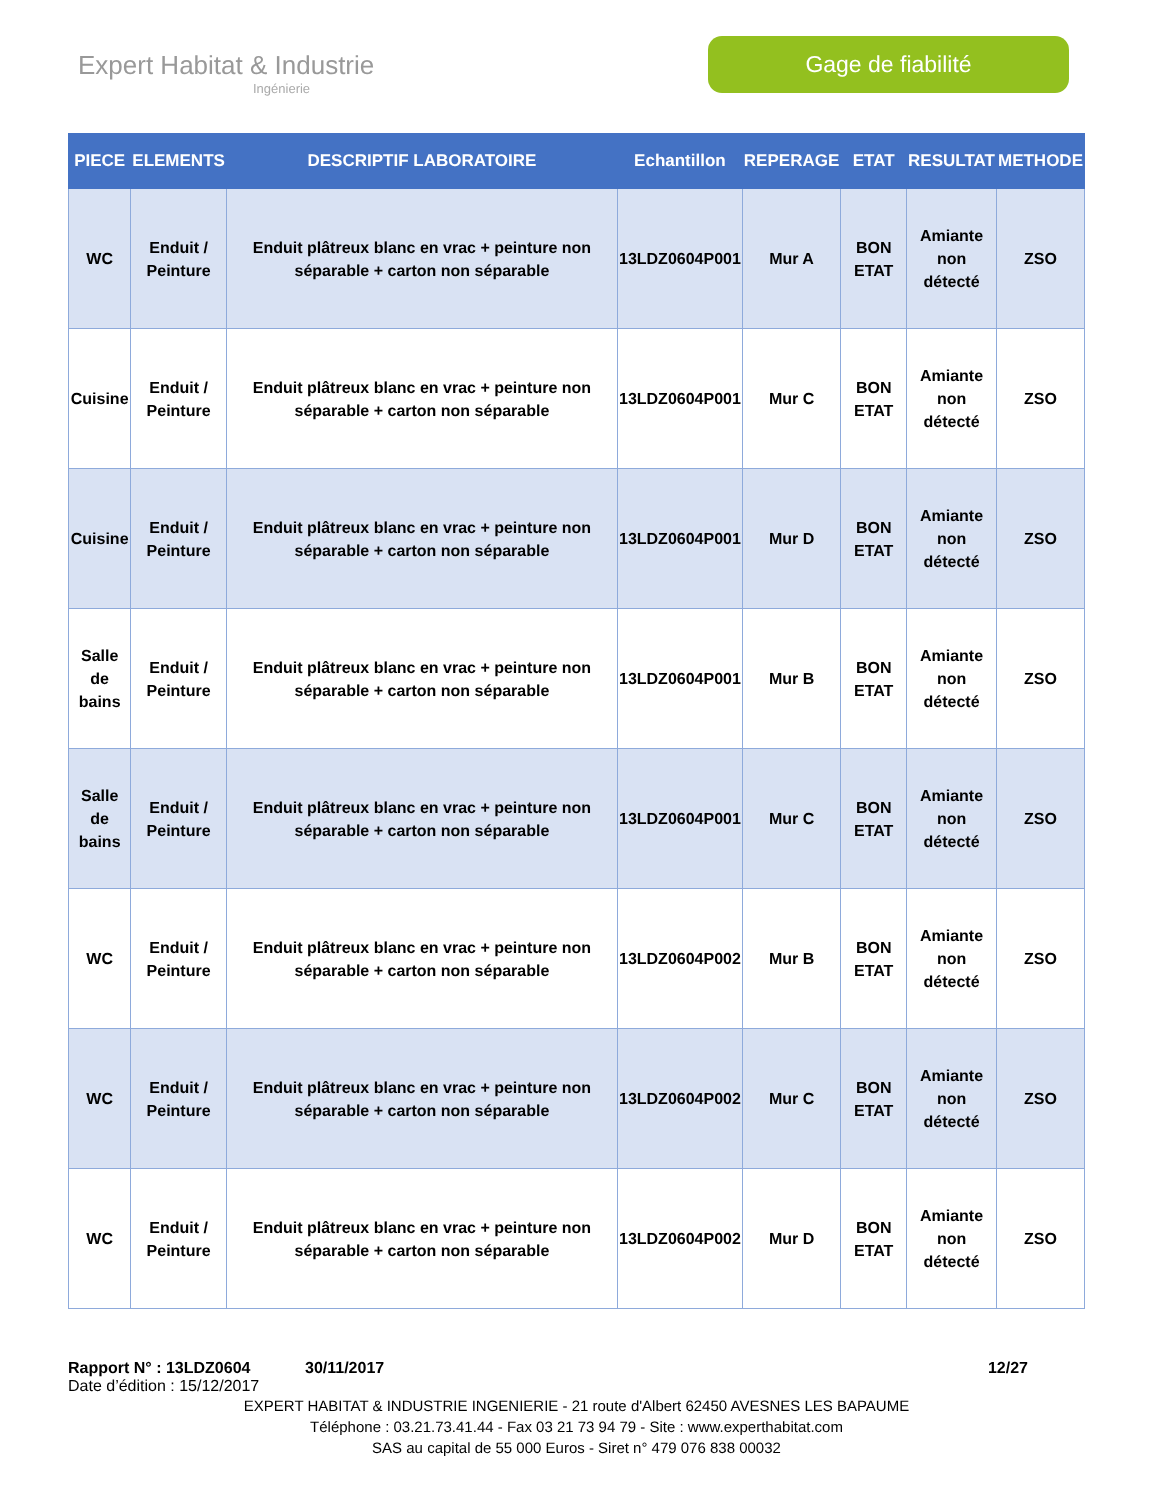Expert Habitat & Industrie
Ingénierie
Gage de fiabilité
| PIECE | ELEMENTS | DESCRIPTIF LABORATOIRE | Echantillon | REPERAGE | ETAT | RESULTAT | METHODE |
| --- | --- | --- | --- | --- | --- | --- | --- |
| WC | Enduit / Peinture | Enduit plâtreux blanc en vrac + peinture non séparable + carton non séparable | 13LDZ0604P001 | Mur A | BON ETAT | Amiante non détecté | ZSO |
| Cuisine | Enduit / Peinture | Enduit plâtreux blanc en vrac + peinture non séparable + carton non séparable | 13LDZ0604P001 | Mur C | BON ETAT | Amiante non détecté | ZSO |
| Cuisine | Enduit / Peinture | Enduit plâtreux blanc en vrac + peinture non séparable + carton non séparable | 13LDZ0604P001 | Mur D | BON ETAT | Amiante non détecté | ZSO |
| Salle de bains | Enduit / Peinture | Enduit plâtreux blanc en vrac + peinture non séparable + carton non séparable | 13LDZ0604P001 | Mur B | BON ETAT | Amiante non détecté | ZSO |
| Salle de bains | Enduit / Peinture | Enduit plâtreux blanc en vrac + peinture non séparable + carton non séparable | 13LDZ0604P001 | Mur C | BON ETAT | Amiante non détecté | ZSO |
| WC | Enduit / Peinture | Enduit plâtreux blanc en vrac + peinture non séparable + carton non séparable | 13LDZ0604P002 | Mur B | BON ETAT | Amiante non détecté | ZSO |
| WC | Enduit / Peinture | Enduit plâtreux blanc en vrac + peinture non séparable + carton non séparable | 13LDZ0604P002 | Mur C | BON ETAT | Amiante non détecté | ZSO |
| WC | Enduit / Peinture | Enduit plâtreux blanc en vrac + peinture non séparable + carton non séparable | 13LDZ0604P002 | Mur D | BON ETAT | Amiante non détecté | ZSO |
Rapport N° : 13LDZ0604 30/11/2017 12/27
Date d’édition : 15/12/2017
EXPERT HABITAT & INDUSTRIE INGENIERIE - 21 route d'Albert 62450 AVESNES LES BAPAUME
Téléphone : 03.21.73.41.44 - Fax 03 21 73 94 79 - Site : www.experthabitat.com
SAS au capital de 55 000 Euros - Siret n° 479 076 838 00032